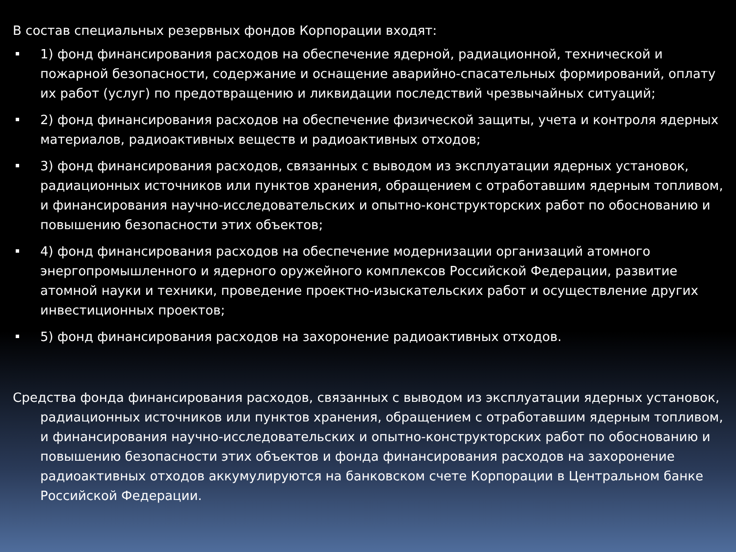В состав специальных резервных фондов Корпорации входят:
1) фонд финансирования расходов на обеспечение ядерной, радиационной, технической и пожарной безопасности, содержание и оснащение аварийно-спасательных формирований, оплату их работ (услуг) по предотвращению и ликвидации последствий чрезвычайных ситуаций;
2) фонд финансирования расходов на обеспечение физической защиты, учета и контроля ядерных материалов, радиоактивных веществ и радиоактивных отходов;
3) фонд финансирования расходов, связанных с выводом из эксплуатации ядерных установок, радиационных источников или пунктов хранения, обращением с отработавшим ядерным топливом, и финансирования научно-исследовательских и опытно-конструкторских работ по обоснованию и повышению безопасности этих объектов;
4) фонд финансирования расходов на обеспечение модернизации организаций атомного энергопромышленного и ядерного оружейного комплексов Российской Федерации, развитие атомной науки и техники, проведение проектно-изыскательских работ и осуществление других инвестиционных проектов;
5) фонд финансирования расходов на захоронение радиоактивных отходов.
Средства фонда финансирования расходов, связанных с выводом из эксплуатации ядерных установок, радиационных источников или пунктов хранения, обращением с отработавшим ядерным топливом, и финансирования научно-исследовательских и опытно-конструкторских работ по обоснованию и повышению безопасности этих объектов и фонда финансирования расходов на захоронение радиоактивных отходов аккумулируются на банковском счете Корпорации в Центральном банке Российской Федерации.